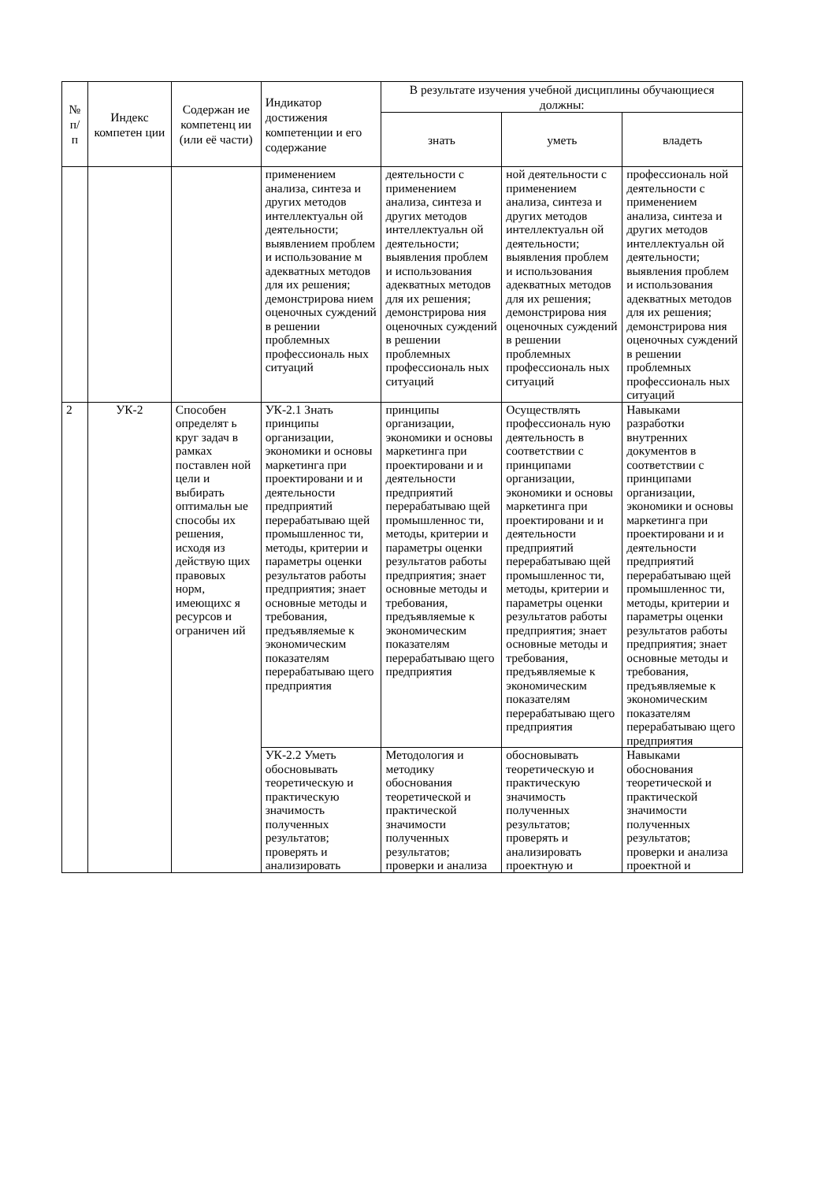| № п/ п | Индекс компетен ции | Содержан ие компетенц ии (или её части) | Индикатор достижения компетенции и его содержание | В результате изучения учебной дисциплины обучающиеся должны: | | |
| --- | --- | --- | --- | --- | --- | --- |
| | | | | знать | уметь | владеть |
| | | | применением анализа, синтеза и других методов интеллектуальн ой деятельности; выявлением проблем и использование м адекватных методов для их решения; демонстрирова нием оценочных суждений в решении проблемных профессиональ ных ситуаций | деятельности с применением анализа, синтеза и других методов интеллектуальн ой деятельности; выявления проблем и использования адекватных методов для их решения; демонстрирова ния оценочных суждений в решении проблемных профессиональ ных ситуаций | ной деятельности с применением анализа, синтеза и других методов интеллектуальн ой деятельности; выявления проблем и использования адекватных методов для их решения; демонстрирова ния оценочных суждений в решении проблемных профессиональ ных ситуаций | профессиональ ной деятельности с применением анализа, синтеза и других методов интеллектуальн ой деятельности; выявления проблем и использования адекватных методов для их решения; демонстрирова ния оценочных суждений в решении проблемных профессиональ ных ситуаций |
| 2 | УК-2 | Способен определят ь круг задач в рамках поставлен ной цели и выбирать оптимальн ые способы их решения, исходя из действую щих правовых норм, имеющихс я ресурсов и ограничен ий | УК-2.1 Знать принципы организации, экономики и основы маркетинга при проектировани и и деятельности предприятий перерабатываю щей промышленнос ти, методы, критерии и параметры оценки результатов работы предприятия; знает основные методы и требования, предъявляемые к экономическим показателям перерабатываю щего предприятия | принципы организации, экономики и основы маркетинга при проектировани и и деятельности предприятий перерабатываю щей промышленнос ти, методы, критерии и параметры оценки результатов работы предприятия; знает основные методы и требования, предъявляемые к экономическим показателям перерабатываю щего предприятия | Осуществлять профессиональ ную деятельность в соответствии с принципами организации, экономики и основы маркетинга при проектировани и и деятельности предприятий перерабатываю щей промышленнос ти, методы, критерии и параметры оценки результатов работы предприятия; знает основные методы и требования, предъявляемые к экономическим показателям перерабатываю щего предприятия | Навыками разработки внутренних документов в соответствии с принципами организации, экономики и основы маркетинга при проектировани и и деятельности предприятий перерабатываю щей промышленнос ти, методы, критерии и параметры оценки результатов работы предприятия; знает основные методы и требования, предъявляемые к экономическим показателям перерабатываю щего предприятия |
| | | | УК-2.2 Уметь обосновывать теоретическую и практическую значимость полученных результатов; проверять и анализировать | Методология и методику обоснования теоретической и практической значимости полученных результатов; проверки и анализа | обосновывать теоретическую и практическую значимость полученных результатов; проверять и анализировать проектную и | Навыками обоснования теоретической и практической значимости полученных результатов; проверки и анализа проектной и |